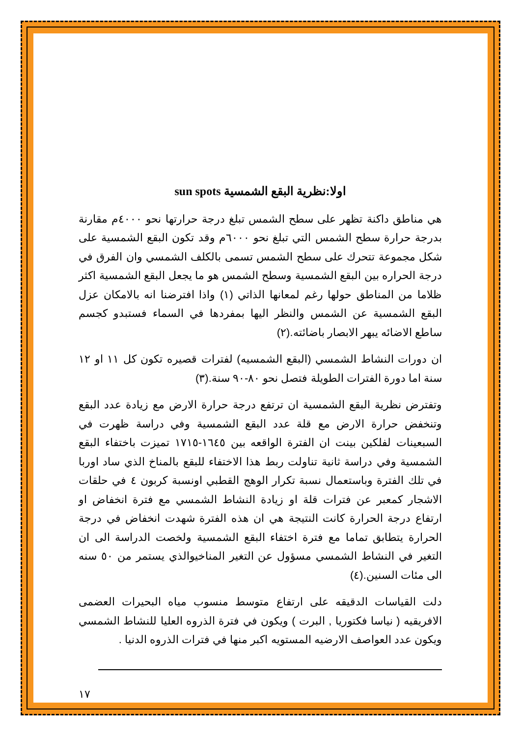اولا:نظرية البقع الشمسية sun spots
هي مناطق داكنة تظهر على سطح الشمس تبلغ درجة حرارتها نحو ٤٠٠٠م مقارنة بدرجة حرارة سطح الشمس التي تبلغ نحو ٦٠٠٠م وقد تكون البقع الشمسية على شكل مجموعة تتحرك على سطح الشمس تسمى بالكلف الشمسي وان الفرق في درجة الحراره بين البقع الشمسية وسطح الشمس هو ما يجعل البقع الشمسية اكثر ظلاما من المناطق حولها رغم لمعانها الذاتي (١) واذا افترضنا انه بالامكان عزل البقع الشمسية عن الشمس والنظر اليها بمفردها في السماء فستبدو كجسم ساطع الاضائه يبهر الابصار باضائته.(٢)
ان دورات النشاط الشمسي (البقع الشمسيه) لفترات قصيره تكون كل ١١ او ١٢ سنة اما دورة الفترات الطويلة فتصل نحو ٨٠-٩٠ سنة.(٣)
وتفترض نظرية البقع الشمسية ان ترتفع درجة حرارة الارض مع زيادة عدد البقع وتنخفض حرارة الارض مع قلة عدد البقع الشمسية وفي دراسة ظهرت في السبعينات لفلكين بينت ان الفترة الواقعه بين ١٦٤٥-١٧١٥ تميزت باختفاء البقع الشمسية وفي دراسة ثانية تناولت ربط هذا الاختفاء للبقع بالمناخ الذي ساد اوربا في تلك الفترة وباستعمال نسبة تكرار الوهج القطبي اونسبة كربون ٤ في حلقات الاشجار كمعبر عن فترات قلة او زيادة النشاط الشمسي مع فترة انخفاض او ارتفاع درجة الحرارة كانت النتيجة هي ان هذه الفترة شهدت انخفاض في درجة الحرارة يتطابق تماما مع فترة اختفاء البقع الشمسية ولخصت الدراسة الى ان التغير في النشاط الشمسي مسؤول عن التغير المناخيوالذي يستمر من ٥٠ سنه الى مئات السنين.(٤)
دلت القياسات الدقيقه على ارتفاع متوسط منسوب مياه البحيرات العضمى الافريقيه ( نياسا فكتوريا , البرت ) ويكون في فترة الذروه العليا للنشاط الشمسي ويكون عدد العواصف الارضيه المستويه اكبر منها في فترات الذروه الدنيا .
١٧